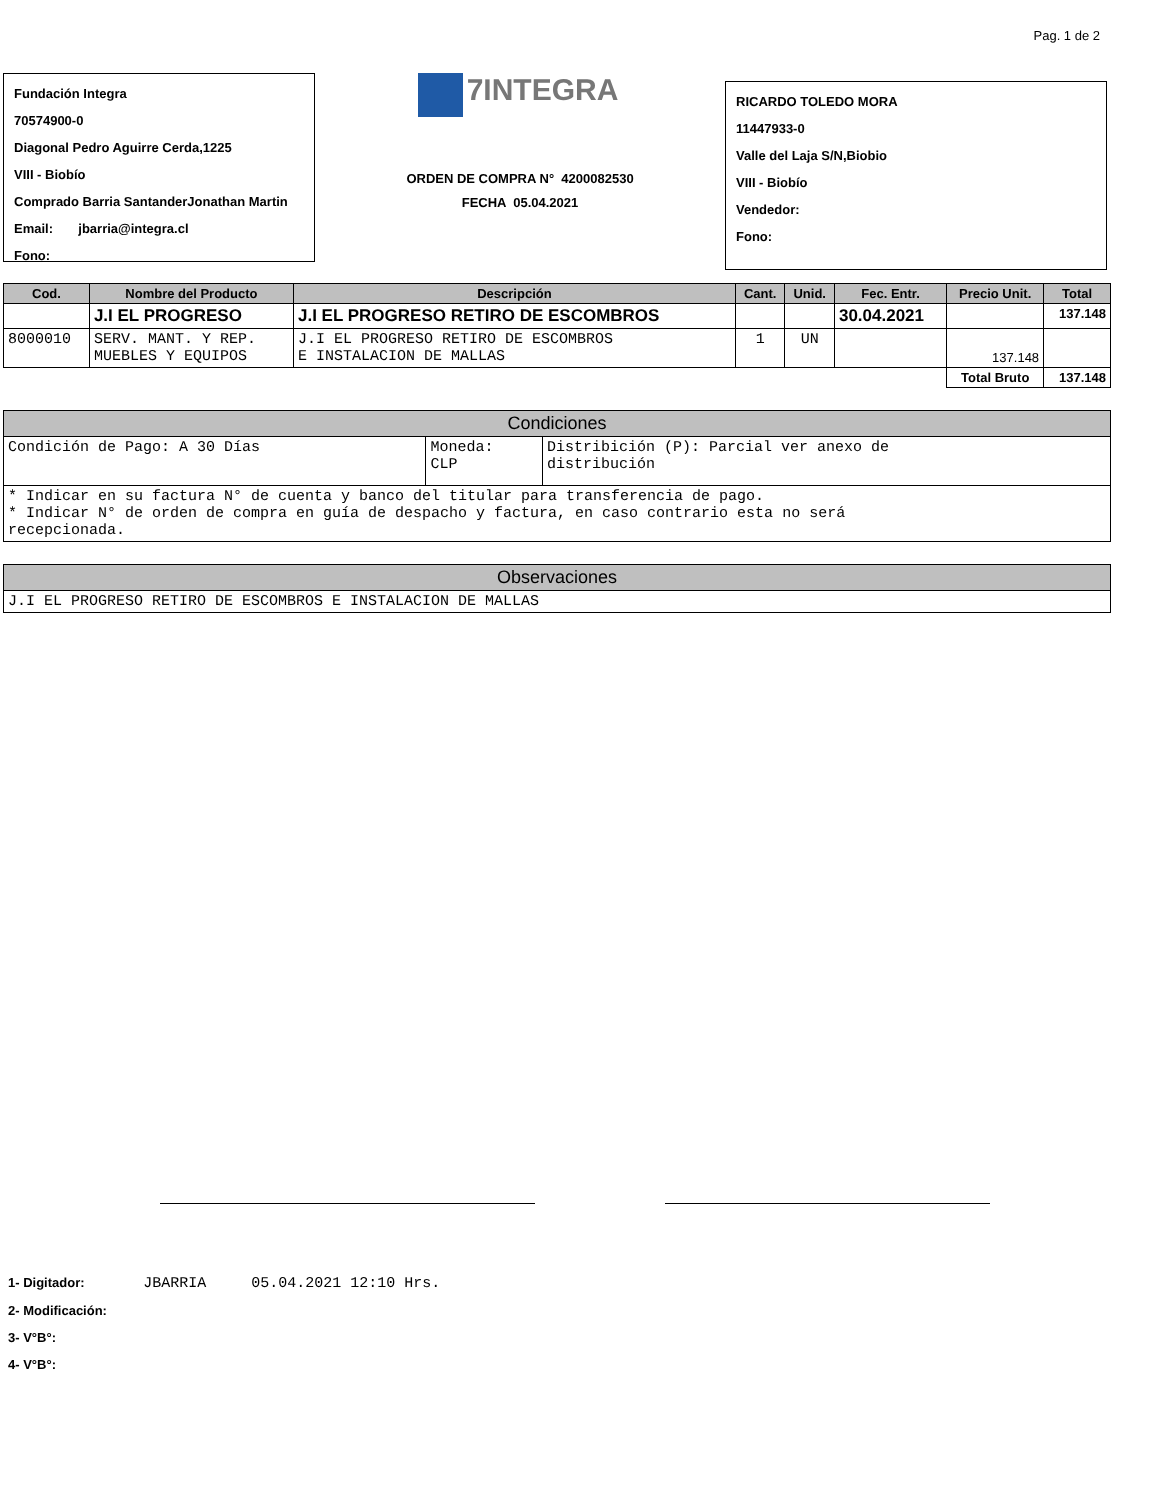Pag. 1 de 2
Fundación Integra
70574900-0
Diagonal Pedro Aguirre Cerda,1225
VIII - Biobío
Comprado Barria SantanderJonathan Martin
Email: jbarria@integra.cl
Fono:
7INTEGRA
ORDEN DE COMPRA N° 4200082530
FECHA 05.04.2021
RICARDO TOLEDO MORA
11447933-0
Valle del Laja S/N,Biobio
VIII - Biobío
Vendedor:
Fono:
| Cod. | Nombre del Producto | Descripción | Cant. | Unid. | Fec. Entr. | Precio Unit. | Total |
| --- | --- | --- | --- | --- | --- | --- | --- |
| | J.I EL PROGRESO | J.I EL PROGRESO RETIRO DE ESCOMBROS | | | 30.04.2021 | | 137.148 |
| 8000010 | SERV. MANT. Y REP. MUEBLES Y EQUIPOS | J.I EL PROGRESO RETIRO DE ESCOMBROS E INSTALACION DE MALLAS | 1 | UN | | 137.148 | |
| | | | | | | Total Bruto | 137.148 |
| Condiciones | | |
| Condición de Pago: A 30 Días | Moneda: CLP | Distribición (P): Parcial ver anexo de distribución |
| * Indicar en su factura N° de cuenta y banco del titular para transferencia de pago. * Indicar N° de orden de compra en guía de despacho y factura, en caso contrario esta no será recepcionada. | | |
| Observaciones |
| J.I EL PROGRESO RETIRO DE ESCOMBROS E INSTALACION DE MALLAS |
1- Digitador: JBARRIA 05.04.2021 12:10 Hrs.
2- Modificación:
3- V°B°:
4- V°B°: